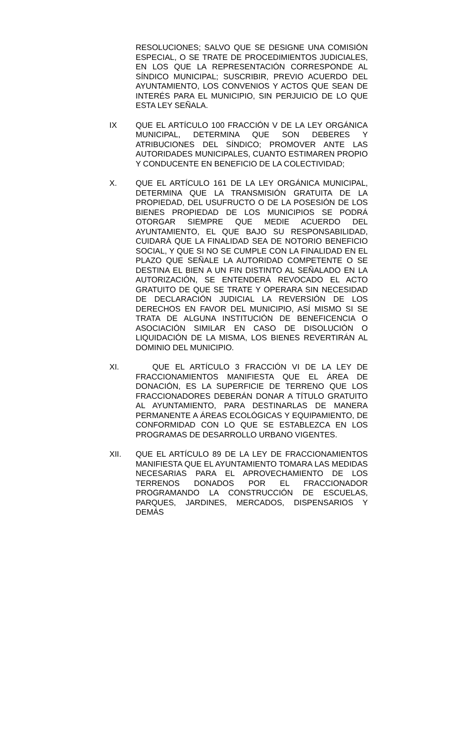RESOLUCIONES; SALVO QUE SE DESIGNE UNA COMISIÓN ESPECIAL, O SE TRATE DE PROCEDIMIENTOS JUDICIALES, EN LOS QUE LA REPRESENTACIÓN CORRESPONDE AL SÍNDICO MUNICIPAL; SUSCRIBIR, PREVIO ACUERDO DEL AYUNTAMIENTO, LOS CONVENIOS Y ACTOS QUE SEAN DE INTERÉS PARA EL MUNICIPIO, SIN PERJUICIO DE LO QUE ESTA LEY SEÑALA.
IX QUE EL ARTÍCULO 100 FRACCIÓN V DE LA LEY ORGÁNICA MUNICIPAL, DETERMINA QUE SON DEBERES Y ATRIBUCIONES DEL SÍNDICO; PROMOVER ANTE LAS AUTORIDADES MUNICIPALES, CUANTO ESTIMAREN PROPIO Y CONDUCENTE EN BENEFICIO DE LA COLECTIVIDAD;
X. QUE EL ARTÍCULO 161 DE LA LEY ORGÁNICA MUNICIPAL, DETERMINA QUE LA TRANSMISIÓN GRATUITA DE LA PROPIEDAD, DEL USUFRUCTO O DE LA POSESIÓN DE LOS BIENES PROPIEDAD DE LOS MUNICIPIOS SE PODRÁ OTORGAR SIEMPRE QUE MEDIE ACUERDO DEL AYUNTAMIENTO, EL QUE BAJO SU RESPONSABILIDAD, CUIDARÁ QUE LA FINALIDAD SEA DE NOTORIO BENEFICIO SOCIAL, Y QUE SI NO SE CUMPLE CON LA FINALIDAD EN EL PLAZO QUE SEÑALE LA AUTORIDAD COMPETENTE O SE DESTINA EL BIEN A UN FIN DISTINTO AL SEÑALADO EN LA AUTORIZACIÓN, SE ENTENDERÁ REVOCADO EL ACTO GRATUITO DE QUE SE TRATE Y OPERARA SIN NECESIDAD DE DECLARACIÓN JUDICIAL LA REVERSIÓN DE LOS DERECHOS EN FAVOR DEL MUNICIPIO, ASÍ MISMO SI SE TRATA DE ALGUNA INSTITUCIÓN DE BENEFICENCIA O ASOCIACIÓN SIMILAR EN CASO DE DISOLUCIÓN O LIQUIDACIÓN DE LA MISMA, LOS BIENES REVERTIRÁN AL DOMINIO DEL MUNICIPIO.
XI. QUE EL ARTÍCULO 3 FRACCIÓN VI DE LA LEY DE FRACCIONAMIENTOS MANIFIESTA QUE EL ÁREA DE DONACIÓN, ES LA SUPERFICIE DE TERRENO QUE LOS FRACCIONADORES DEBERÁN DONAR A TÍTULO GRATUITO AL AYUNTAMIENTO, PARA DESTINARLAS DE MANERA PERMANENTE A ÁREAS ECOLÓGICAS Y EQUIPAMIENTO, DE CONFORMIDAD CON LO QUE SE ESTABLEZCA EN LOS PROGRAMAS DE DESARROLLO URBANO VIGENTES.
XII. QUE EL ARTÍCULO 89 DE LA LEY DE FRACCIONAMIENTOS MANIFIESTA QUE EL AYUNTAMIENTO TOMARA LAS MEDIDAS NECESARIAS PARA EL APROVECHAMIENTO DE LOS TERRENOS DONADOS POR EL FRACCIONADOR PROGRAMANDO LA CONSTRUCCIÓN DE ESCUELAS, PARQUES, JARDINES, MERCADOS, DISPENSARIOS Y DEMÁS